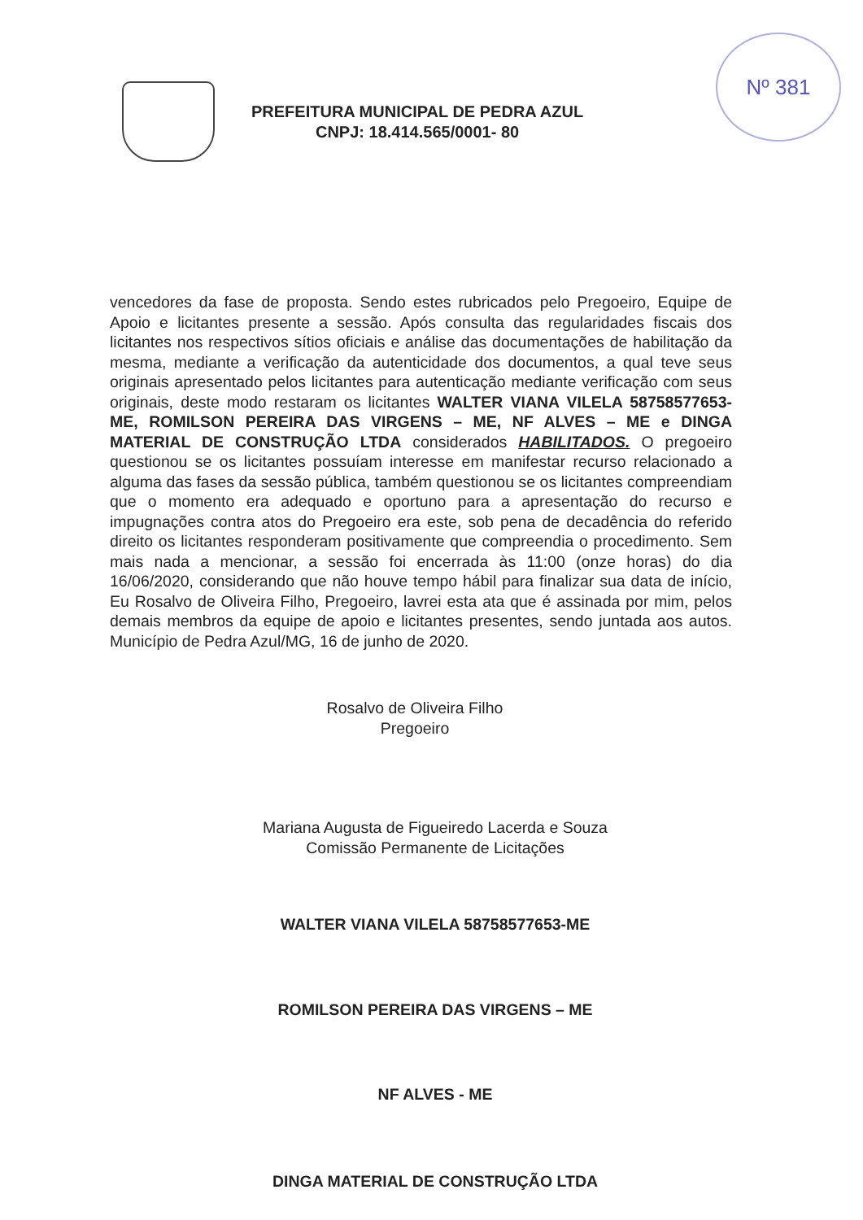Nº 381
PREFEITURA MUNICIPAL DE PEDRA AZUL
CNPJ: 18.414.565/0001- 80
vencedores da fase de proposta. Sendo estes rubricados pelo Pregoeiro, Equipe de Apoio e licitantes presente a sessão. Após consulta das regularidades fiscais dos licitantes nos respectivos sítios oficiais e análise das documentações de habilitação da mesma, mediante a verificação da autenticidade dos documentos, a qual teve seus originais apresentado pelos licitantes para autenticação mediante verificação com seus originais, deste modo restaram os licitantes WALTER VIANA VILELA 58758577653-ME, ROMILSON PEREIRA DAS VIRGENS – ME, NF ALVES – ME e DINGA MATERIAL DE CONSTRUÇÃO LTDA considerados HABILITADOS. O pregoeiro questionou se os licitantes possuíam interesse em manifestar recurso relacionado a alguma das fases da sessão pública, também questionou se os licitantes compreendiam que o momento era adequado e oportuno para a apresentação do recurso e impugnações contra atos do Pregoeiro era este, sob pena de decadência do referido direito os licitantes responderam positivamente que compreendia o procedimento. Sem mais nada a mencionar, a sessão foi encerrada às 11:00 (onze horas) do dia 16/06/2020, considerando que não houve tempo hábil para finalizar sua data de início, Eu Rosalvo de Oliveira Filho, Pregoeiro, lavrei esta ata que é assinada por mim, pelos demais membros da equipe de apoio e licitantes presentes, sendo juntada aos autos. Município de Pedra Azul/MG, 16 de junho de 2020.
Rosalvo de Oliveira Filho
Pregoeiro
Mariana Augusta de Figueiredo Lacerda e Souza
Comissão Permanente de Licitações
WALTER VIANA VILELA 58758577653-ME
ROMILSON PEREIRA DAS VIRGENS – ME
NF ALVES - ME
DINGA MATERIAL DE CONSTRUÇÃO LTDA